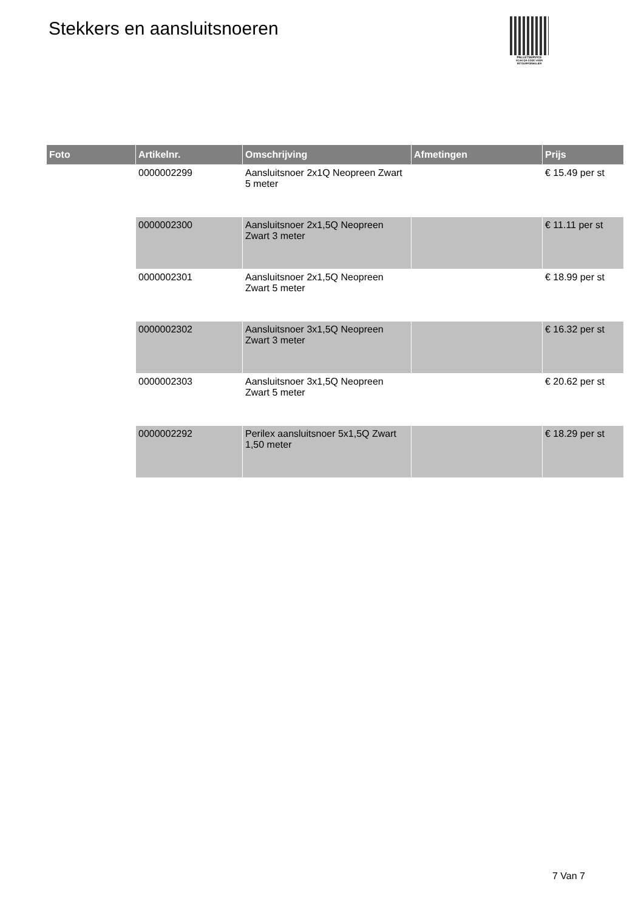Stekkers en aansluitsnoeren
PALLETSERVICE
SCAN QR-CODE VOOR RETOURFORMULIER
| Foto | Artikelnr. | Omschrijving | Afmetingen | Prijs |
| --- | --- | --- | --- | --- |
| | 0000002299 | Aansluitsnoer 2x1Q Neopreen Zwart 5 meter | | € 15.49 per st |
| | 0000002300 | Aansluitsnoer 2x1,5Q Neopreen Zwart 3 meter | | € 11.11 per st |
| | 0000002301 | Aansluitsnoer 2x1,5Q Neopreen Zwart 5 meter | | € 18.99 per st |
| | 0000002302 | Aansluitsnoer 3x1,5Q Neopreen Zwart 3 meter | | € 16.32 per st |
| | 0000002303 | Aansluitsnoer 3x1,5Q Neopreen Zwart 5 meter | | € 20.62 per st |
| | 0000002292 | Perilex aansluitsnoer 5x1,5Q Zwart 1,50 meter | | € 18.29 per st |
7 Van 7